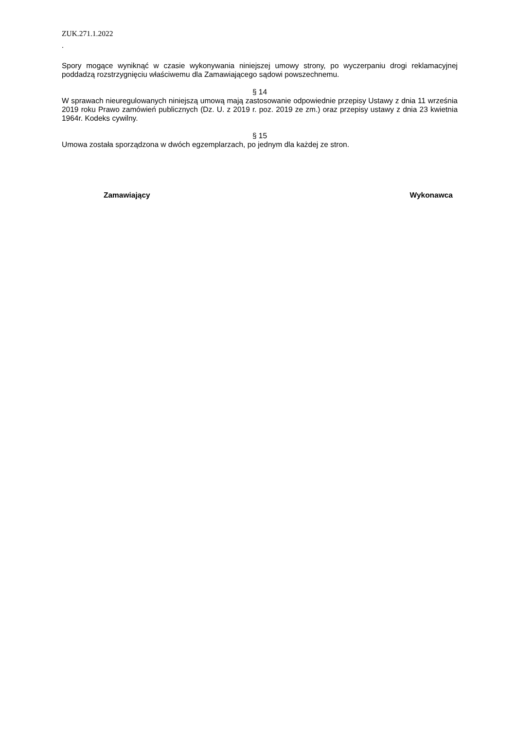ZUK.271.1.2022
.
Spory mogące wyniknąć w czasie wykonywania niniejszej umowy strony, po wyczerpaniu drogi reklamacyjnej poddadzą rozstrzygnięciu właściwemu dla Zamawiającego sądowi powszechnemu.
§ 14
W sprawach nieuregulowanych niniejszą umową mają zastosowanie odpowiednie przepisy Ustawy z dnia 11 września 2019 roku Prawo zamówień publicznych (Dz. U. z 2019 r. poz. 2019 ze zm.) oraz przepisy ustawy z dnia 23 kwietnia 1964r. Kodeks cywilny.
§ 15
Umowa została sporządzona w dwóch egzemplarzach, po jednym dla każdej ze stron.
Zamawiający Wykonawca